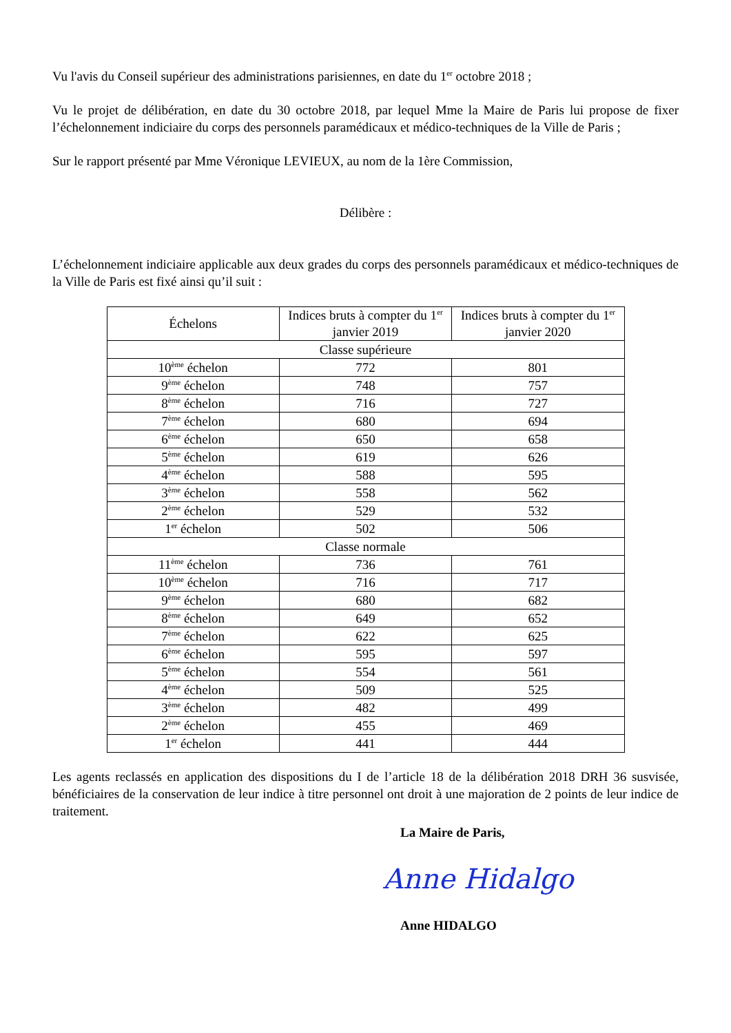Vu l'avis du Conseil supérieur des administrations parisiennes, en date du 1<sup>er</sup> octobre 2018 ;
Vu le projet de délibération, en date du 30 octobre 2018, par lequel Mme la Maire de Paris lui propose de fixer l’échelonnement indiciaire du corps des personnels paramédicaux et médico-techniques de la Ville de Paris ;
Sur le rapport présenté par Mme Véronique LEVIEUX, au nom de la 1ère Commission,
Délibère :
L’échelonnement indiciaire applicable aux deux grades du corps des personnels paramédicaux et médico-techniques de la Ville de Paris est fixé ainsi qu’il suit :
| Échelons | Indices bruts à compter du 1<sup>er</sup> janvier 2019 | Indices bruts à compter du 1<sup>er</sup> janvier 2020 |
| --- | --- | --- |
| Classe supérieure | | |
| 10<sup>ème</sup> échelon | 772 | 801 |
| 9<sup>ème</sup> échelon | 748 | 757 |
| 8<sup>ème</sup> échelon | 716 | 727 |
| 7<sup>ème</sup> échelon | 680 | 694 |
| 6<sup>ème</sup> échelon | 650 | 658 |
| 5<sup>ème</sup> échelon | 619 | 626 |
| 4<sup>ème</sup> échelon | 588 | 595 |
| 3<sup>ème</sup> échelon | 558 | 562 |
| 2<sup>ème</sup> échelon | 529 | 532 |
| 1<sup>er</sup> échelon | 502 | 506 |
| Classe normale | | |
| 11<sup>ème</sup> échelon | 736 | 761 |
| 10<sup>ème</sup> échelon | 716 | 717 |
| 9<sup>ème</sup> échelon | 680 | 682 |
| 8<sup>ème</sup> échelon | 649 | 652 |
| 7<sup>ème</sup> échelon | 622 | 625 |
| 6<sup>ème</sup> échelon | 595 | 597 |
| 5<sup>ème</sup> échelon | 554 | 561 |
| 4<sup>ème</sup> échelon | 509 | 525 |
| 3<sup>ème</sup> échelon | 482 | 499 |
| 2<sup>ème</sup> échelon | 455 | 469 |
| 1<sup>er</sup> échelon | 441 | 444 |
Les agents reclassés en application des dispositions du I de l’article 18 de la délibération 2018 DRH 36 susvisée, bénéficiaires de la conservation de leur indice à titre personnel ont droit à une majoration de 2 points de leur indice de traitement.
La Maire de Paris,
Anne Hidalgo
Anne HIDALGO